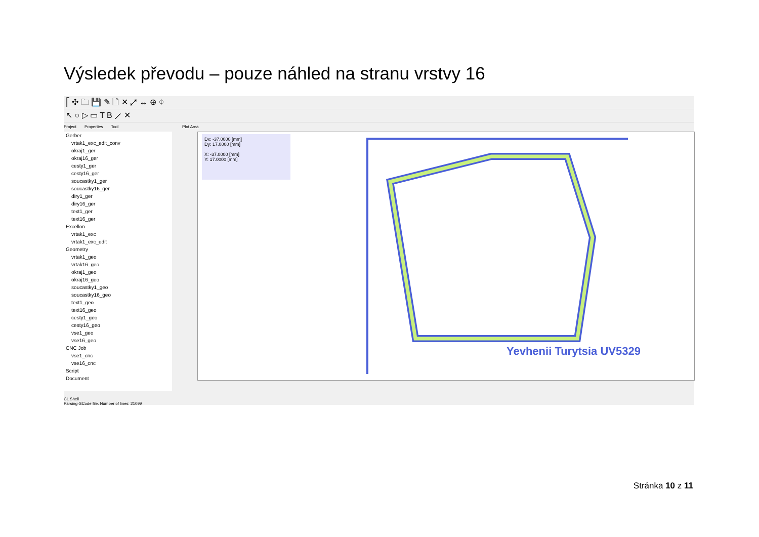Výsledek převodu – pouze náhled na stranu vrstvy 16
⎡ ✣ 🗀 💾 ✎ 🗋 ✕ ⤢ ↔ ⊕ ⌖
↖ ○ ▷ ▭ T B ⟋ ✕
Project Properties Tool Plot Area
Gerber
vrtak1_exc_edit_conv
okraj1_ger
okraj16_ger
cesty1_ger
cesty16_ger
soucastky1_ger
soucastky16_ger
diry1_ger
diry16_ger
text1_ger
text16_ger
Excellon
vrtak1_exc
vrtak1_exc_edit
Geometry
vrtak1_geo
vrtak16_geo
okraj1_geo
okraj16_geo
soucastky1_geo
soucastky16_geo
text1_geo
text16_geo
cesty1_geo
cesty16_geo
vse1_geo
vse16_geo
CNC Job
vse1_cnc
vse16_cnc
Script
Document
Dx: -37.0000 [mm]
Dy: 17.0000 [mm]
X: -37.0000 [mm]
Y: 17.0000 [mm]
Yevhenii Turytsia UV5329
CL Shell
Parsing GCode file. Number of lines: 21099
Stránka 10 z 11